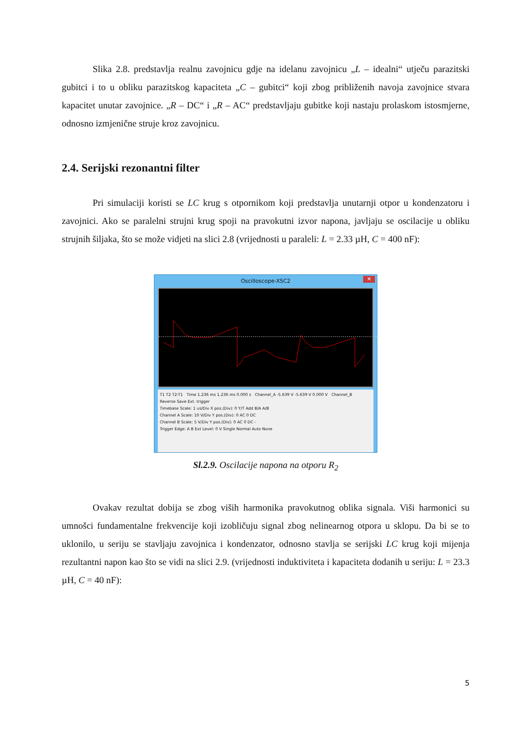Slika 2.8. predstavlja realnu zavojnicu gdje na idelanu zavojnicu „L – idealni“ utječu parazitski gubitci i to u obliku parazitskog kapaciteta „C – gubitci“ koji zbog približenih navoja zavojnice stvara kapacitet unutar zavojnice. „R – DC“ i „R – AC“ predstavljaju gubitke koji nastaju prolaskom istosmjerne, odnosno izmjenične struje kroz zavojnicu.
2.4. Serijski rezonantni filter
Pri simulaciji koristi se LC krug s otpornikom koji predstavlja unutarnji otpor u kondenzatoru i zavojnici. Ako se paralelni strujni krug spoji na pravokutni izvor napona, javljaju se oscilacije u obliku strujnih šiljaka, što se može vidjeti na slici 2.8 (vrijednosti u paraleli: L = 2.33 µH, C = 400 nF):
Oscilloscope-XSC2 ✕
T1 T2 T2-T1 Time 1.236 ms 1.236 ms 0.000 s Channel_A -5.639 V -5.639 V 0.000 V Channel_B Reverse Save Ext. trigger
Timebase Scale: 1 us/Div X pos.(Div): 0 Y/T Add B/A A/B
Channel A Scale: 10 V/Div Y pos.(Div): 0 AC 0 DC
Channel B Scale: 5 V/Div Y pos.(Div): 0 AC 0 DC -
Trigger Edge: A B Ext Level: 0 V Single Normal Auto None
Sl.2.9. Oscilacije napona na otporu R<sub>2</sub>
Ovakav rezultat dobija se zbog viših harmonika pravokutnog oblika signala. Viši harmonici su umnošci fundamentalne frekvencije koji izobličuju signal zbog nelinearnog otpora u sklopu. Da bi se to uklonilo, u seriju se stavljaju zavojnica i kondenzator, odnosno stavlja se serijski LC krug koji mijenja rezultantni napon kao što se vidi na slici 2.9. (vrijednosti induktiviteta i kapaciteta dodanih u seriju: L = 23.3 µH, C = 40 nF):
5